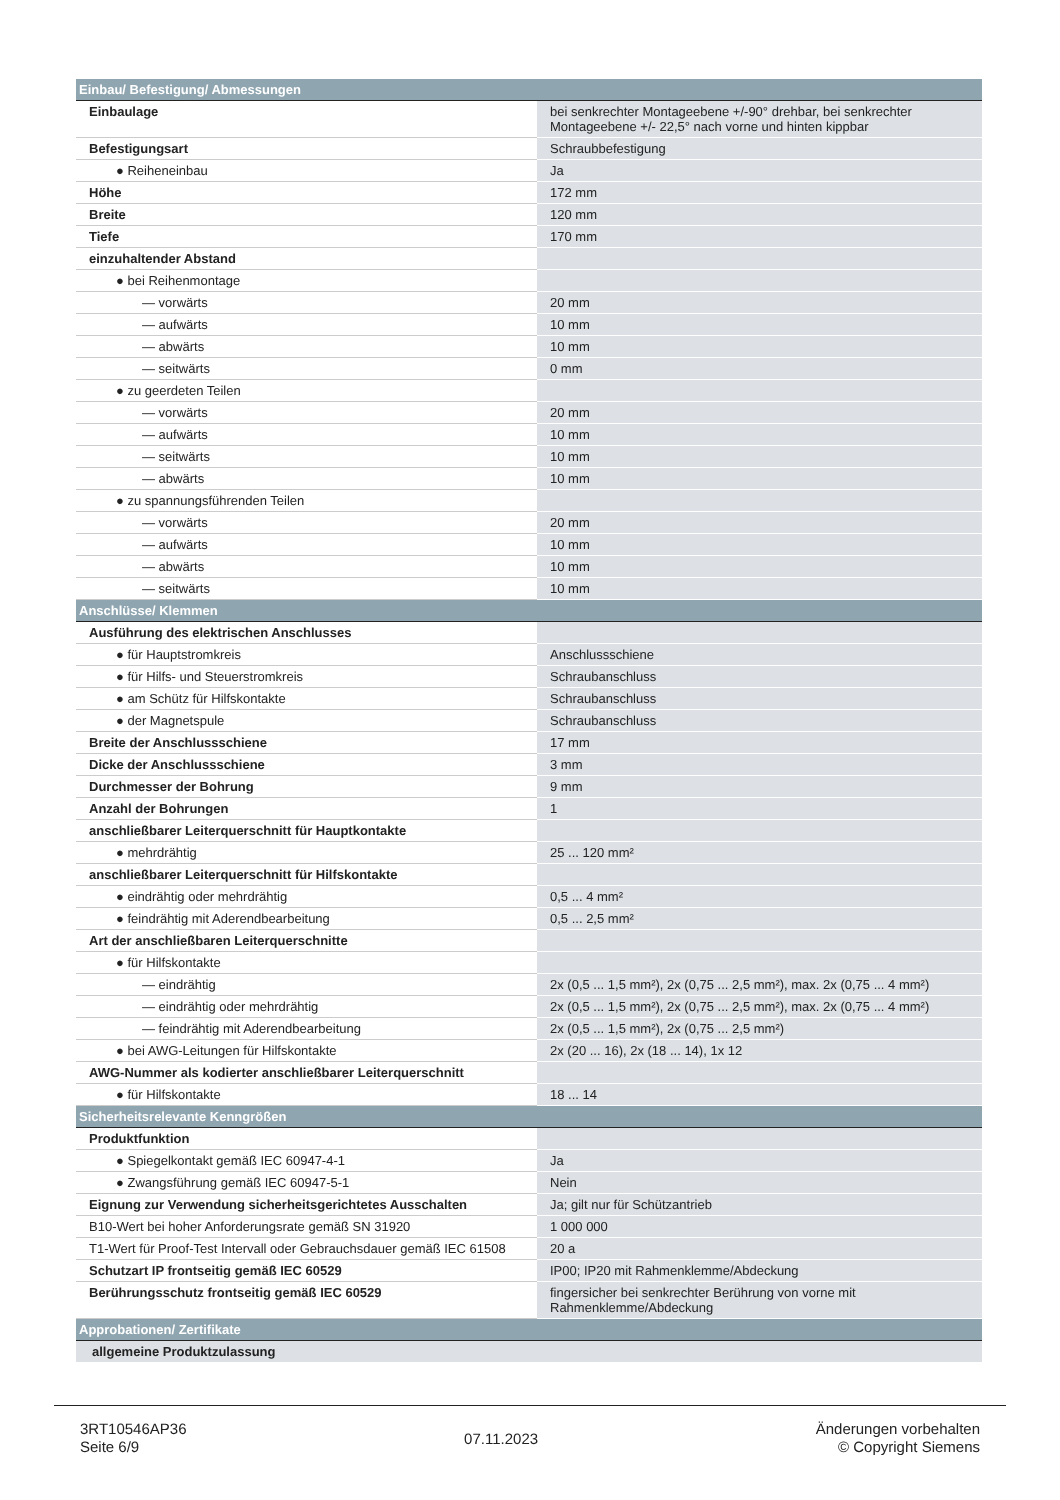| Einbau/ Befestigung/ Abmessungen | |
| Einbaulage | bei senkrechter Montageebene +/-90° drehbar, bei senkrechter Montageebene +/- 22,5° nach vorne und hinten kippbar |
| Befestigungsart | Schraubbefestigung |
| ● Reiheneinbau | Ja |
| Höhe | 172 mm |
| Breite | 120 mm |
| Tiefe | 170 mm |
| einzuhaltender Abstand | |
| ● bei Reihenmontage | |
| — vorwärts | 20 mm |
| — aufwärts | 10 mm |
| — abwärts | 10 mm |
| — seitwärts | 0 mm |
| ● zu geerdeten Teilen | |
| — vorwärts | 20 mm |
| — aufwärts | 10 mm |
| — seitwärts | 10 mm |
| — abwärts | 10 mm |
| ● zu spannungsführenden Teilen | |
| — vorwärts | 20 mm |
| — aufwärts | 10 mm |
| — abwärts | 10 mm |
| — seitwärts | 10 mm |
| Anschlüsse/ Klemmen | |
| Ausführung des elektrischen Anschlusses | |
| ● für Hauptstromkreis | Anschlussschiene |
| ● für Hilfs- und Steuerstromkreis | Schraubanschluss |
| ● am Schütz für Hilfskontakte | Schraubanschluss |
| ● der Magnetspule | Schraubanschluss |
| Breite der Anschlussschiene | 17 mm |
| Dicke der Anschlussschiene | 3 mm |
| Durchmesser der Bohrung | 9 mm |
| Anzahl der Bohrungen | 1 |
| anschließbarer Leiterquerschnitt für Hauptkontakte | |
| ● mehrdrähtig | 25 ... 120 mm² |
| anschließbarer Leiterquerschnitt für Hilfskontakte | |
| ● eindrähtig oder mehrdrähtig | 0,5 ... 4 mm² |
| ● feindrähtig mit Aderendbearbeitung | 0,5 ... 2,5 mm² |
| Art der anschließbaren Leiterquerschnitte | |
| ● für Hilfskontakte | |
| — eindrähtig | 2x (0,5 ... 1,5 mm²), 2x (0,75 ... 2,5 mm²), max. 2x (0,75 ... 4 mm²) |
| — eindrähtig oder mehrdrähtig | 2x (0,5 ... 1,5 mm²), 2x (0,75 ... 2,5 mm²), max. 2x (0,75 ... 4 mm²) |
| — feindrähtig mit Aderendbearbeitung | 2x (0,5 ... 1,5 mm²), 2x (0,75 ... 2,5 mm²) |
| ● bei AWG-Leitungen für Hilfskontakte | 2x (20 ... 16), 2x (18 ... 14), 1x 12 |
| AWG-Nummer als kodierter anschließbarer Leiterquerschnitt | |
| ● für Hilfskontakte | 18 ... 14 |
| Sicherheitsrelevante Kenngrößen | |
| Produktfunktion | |
| ● Spiegelkontakt gemäß IEC 60947-4-1 | Ja |
| ● Zwangsführung gemäß IEC 60947-5-1 | Nein |
| Eignung zur Verwendung sicherheitsgerichtetes Ausschalten | Ja; gilt nur für Schützantrieb |
| B10-Wert bei hoher Anforderungsrate gemäß SN 31920 | 1 000 000 |
| T1-Wert für Proof-Test Intervall oder Gebrauchsdauer gemäß IEC 61508 | 20 a |
| Schutzart IP frontseitig gemäß IEC 60529 | IP00; IP20 mit Rahmenklemme/Abdeckung |
| Berührungsschutz frontseitig gemäß IEC 60529 | fingersicher bei senkrechter Berührung von vorne mit Rahmenklemme/Abdeckung |
| Approbationen/ Zertifikate | |
| allgemeine Produktzulassung | |
3RT10546AP36
Seite 6/9
07.11.2023
Änderungen vorbehalten
© Copyright Siemens